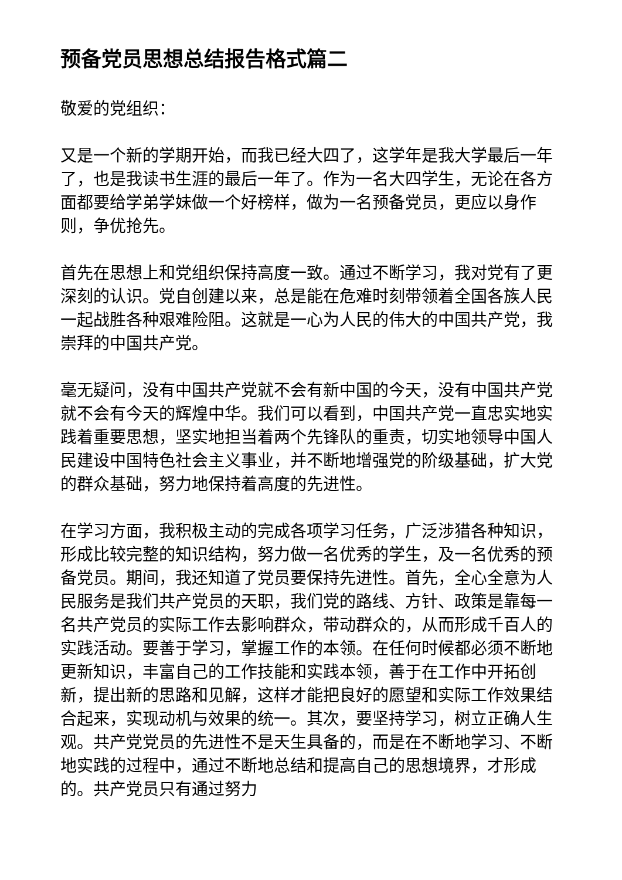预备党员思想总结报告格式篇二
敬爱的党组织：
又是一个新的学期开始，而我已经大四了，这学年是我大学最后一年了，也是我读书生涯的最后一年了。作为一名大四学生，无论在各方面都要给学弟学妹做一个好榜样，做为一名预备党员，更应以身作则，争优抢先。
首先在思想上和党组织保持高度一致。通过不断学习，我对党有了更深刻的认识。党自创建以来，总是能在危难时刻带领着全国各族人民一起战胜各种艰难险阻。这就是一心为人民的伟大的中国共产党，我崇拜的中国共产党。
毫无疑问，没有中国共产党就不会有新中国的今天，没有中国共产党就不会有今天的辉煌中华。我们可以看到，中国共产党一直忠实地实践着重要思想，坚实地担当着两个先锋队的重责，切实地领导中国人民建设中国特色社会主义事业，并不断地增强党的阶级基础，扩大党的群众基础，努力地保持着高度的先进性。
在学习方面，我积极主动的完成各项学习任务，广泛涉猎各种知识，形成比较完整的知识结构，努力做一名优秀的学生，及一名优秀的预备党员。期间，我还知道了党员要保持先进性。首先，全心全意为人民服务是我们共产党员的天职，我们党的路线、方针、政策是靠每一名共产党员的实际工作去影响群众，带动群众的，从而形成千百人的实践活动。要善于学习，掌握工作的本领。在任何时候都必须不断地更新知识，丰富自己的工作技能和实践本领，善于在工作中开拓创新，提出新的思路和见解，这样才能把良好的愿望和实际工作效果结合起来，实现动机与效果的统一。其次，要坚持学习，树立正确人生观。共产党党员的先进性不是天生具备的，而是在不断地学习、不断地实践的过程中，通过不断地总结和提高自己的思想境界，才形成的。共产党员只有通过努力